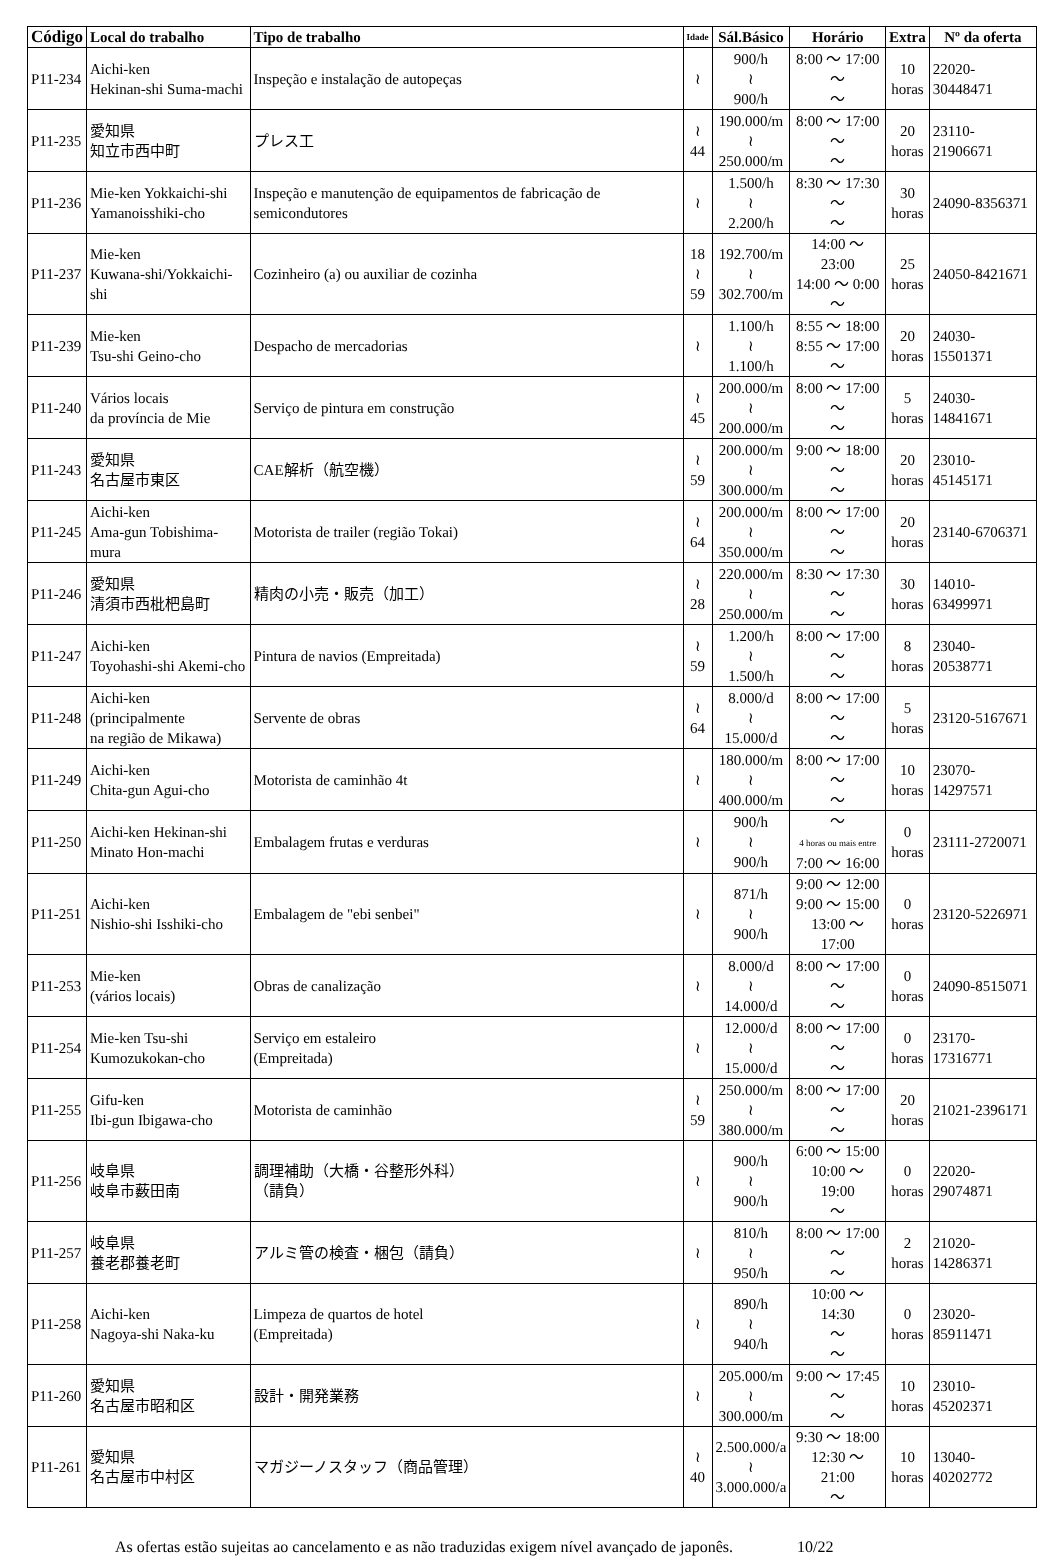| Código | Local do trabalho | Tipo de trabalho | Idade | Sál.Básico | Horário | Extra | Nº da oferta |
| --- | --- | --- | --- | --- | --- | --- | --- |
| P11-234 | Aichi-ken Hekinan-shi Suma-machi | Inspeção e instalação de autopeças | ≀ | 900/h ≀ 900/h | 8:00 ～ 17:00 ～ ～ | 10 horas | 22020-30448471 |
| P11-235 | 愛知県 知立市西中町 | プレス工 | ≀ 44 | 190.000/m ≀ 250.000/m | 8:00 ～ 17:00 ～ ～ | 20 horas | 23110-21906671 |
| P11-236 | Mie-ken Yokkaichi-shi Yamanoisshiki-cho | Inspeção e manutenção de equipamentos de fabricação de semicondutores | ≀ | 1.500/h ≀ 2.200/h | 8:30 ～ 17:30 ～ ～ | 30 horas | 24090-8356371 |
| P11-237 | Mie-ken Kuwana-shi/Yokkaichi-shi | Cozinheiro (a) ou auxiliar de cozinha | 18 ≀ 59 | 192.700/m ≀ 302.700/m | 14:00 ～ 23:00 14:00 ～ 0:00 ～ | 25 horas | 24050-8421671 |
| P11-239 | Mie-ken Tsu-shi Geino-cho | Despacho de mercadorias | ≀ | 1.100/h ≀ 1.100/h | 8:55 ～ 18:00 8:55 ～ 17:00 ～ | 20 horas | 24030-15501371 |
| P11-240 | Vários locais da província de Mie | Serviço de pintura em construção | ≀ 45 | 200.000/m ≀ 200.000/m | 8:00 ～ 17:00 ～ ～ | 5 horas | 24030-14841671 |
| P11-243 | 愛知県 名古屋市東区 | CAE解析（航空機） | ≀ 59 | 200.000/m ≀ 300.000/m | 9:00 ～ 18:00 ～ ～ | 20 horas | 23010-45145171 |
| P11-245 | Aichi-ken Ama-gun Tobishima-mura | Motorista de trailer (região Tokai) | ≀ 64 | 200.000/m ≀ 350.000/m | 8:00 ～ 17:00 ～ ～ | 20 horas | 23140-6706371 |
| P11-246 | 愛知県 清須市西枇杷島町 | 精肉の小売・販売（加工） | ≀ 28 | 220.000/m ≀ 250.000/m | 8:30 ～ 17:30 ～ ～ | 30 horas | 14010-63499971 |
| P11-247 | Aichi-ken Toyohashi-shi Akemi-cho | Pintura de navios (Empreitada) | ≀ 59 | 1.200/h ≀ 1.500/h | 8:00 ～ 17:00 ～ ～ | 8 horas | 23040-20538771 |
| P11-248 | Aichi-ken (principalmente na região de Mikawa) | Servente de obras | ≀ 64 | 8.000/d ≀ 15.000/d | 8:00 ～ 17:00 ～ ～ | 5 horas | 23120-5167671 |
| P11-249 | Aichi-ken Chita-gun Agui-cho | Motorista de caminhão 4t | ≀ | 180.000/m ≀ 400.000/m | 8:00 ～ 17:00 ～ ～ | 10 horas | 23070-14297571 |
| P11-250 | Aichi-ken Hekinan-shi Minato Hon-machi | Embalagem frutas e verduras | ≀ | 900/h ≀ 900/h | ～ 4 horas ou mais entre 7:00 ～ 16:00 | 0 horas | 23111-2720071 |
| P11-251 | Aichi-ken Nishio-shi Isshiki-cho | Embalagem de "ebi senbei" | ≀ | 871/h ≀ 900/h | 9:00 ～ 12:00 9:00 ～ 15:00 13:00 ～ 17:00 | 0 horas | 23120-5226971 |
| P11-253 | Mie-ken (vários locais) | Obras de canalização | ≀ | 8.000/d ≀ 14.000/d | 8:00 ～ 17:00 ～ ～ | 0 horas | 24090-8515071 |
| P11-254 | Mie-ken Tsu-shi Kumozukokan-cho | Serviço em estaleiro (Empreitada) | ≀ | 12.000/d ≀ 15.000/d | 8:00 ～ 17:00 ～ ～ | 0 horas | 23170-17316771 |
| P11-255 | Gifu-ken Ibi-gun Ibigawa-cho | Motorista de caminhão | ≀ 59 | 250.000/m ≀ 380.000/m | 8:00 ～ 17:00 ～ ～ | 20 horas | 21021-2396171 |
| P11-256 | 岐阜県 岐阜市薮田南 | 調理補助（大橋・谷整形外科） （請負） | ≀ | 900/h ≀ 900/h | 6:00 ～ 15:00 10:00 ～ 19:00 ～ | 0 horas | 22020-29074871 |
| P11-257 | 岐阜県 養老郡養老町 | アルミ管の検査・梱包（請負） | ≀ | 810/h ≀ 950/h | 8:00 ～ 17:00 ～ ～ | 2 horas | 21020-14286371 |
| P11-258 | Aichi-ken Nagoya-shi Naka-ku | Limpeza de quartos de hotel (Empreitada) | ≀ | 890/h ≀ 940/h | 10:00 ～ 14:30 ～ ～ | 0 horas | 23020-85911471 |
| P11-260 | 愛知県 名古屋市昭和区 | 設計・開発業務 | ≀ | 205.000/m ≀ 300.000/m | 9:00 ～ 17:45 ～ ～ | 10 horas | 23010-45202371 |
| P11-261 | 愛知県 名古屋市中村区 | マガジーノスタッフ（商品管理） | ≀ 40 | 2.500.000/a ≀ 3.000.000/a | 9:30 ～ 18:00 12:30 ～ 21:00 ～ | 10 horas | 13040-40202772 |
As ofertas estão sujeitas ao cancelamento e as não traduzidas exigem nível avançado de japonês. 10/22